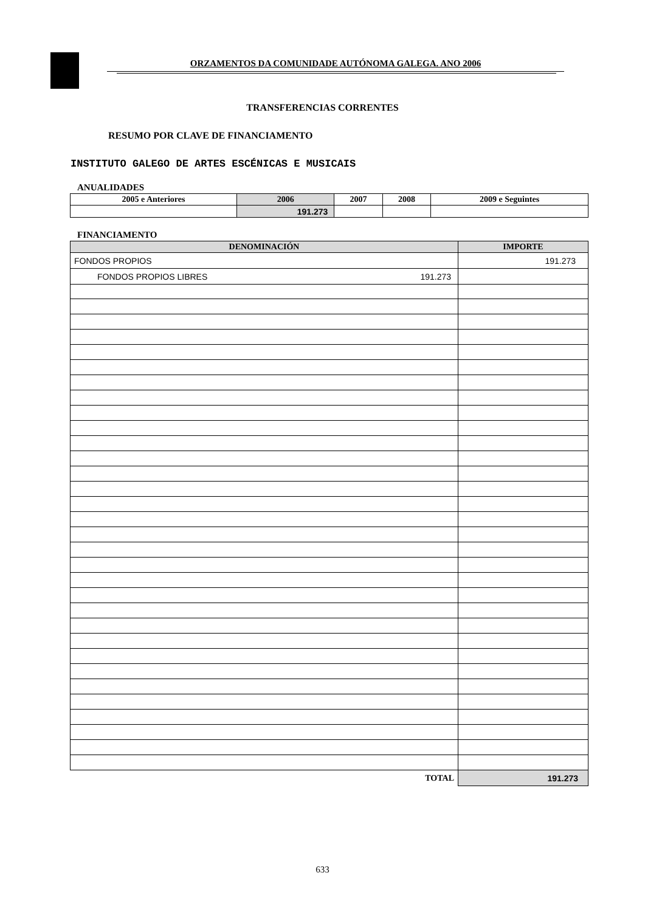ORZAMENTOS DA COMUNIDADE AUTÓNOMA GALEGA. ANO 2006
TRANSFERENCIAS CORRENTES
RESUMO POR CLAVE DE FINANCIAMENTO
INSTITUTO GALEGO DE ARTES ESCÉNICAS E MUSICAIS
ANUALIDADES
| 2005 e Anteriores | 2006 | 2007 | 2008 | 2009 e Seguintes |
| --- | --- | --- | --- | --- |
| | 191.273 | | | |
FINANCIAMENTO
| DENOMINACIÓN | IMPORTE |
| --- | --- |
| FONDOS PROPIOS | 191.273 |
| FONDOS PROPIOS LIBRES 191.273 | |
| TOTAL | 191.273 |
633